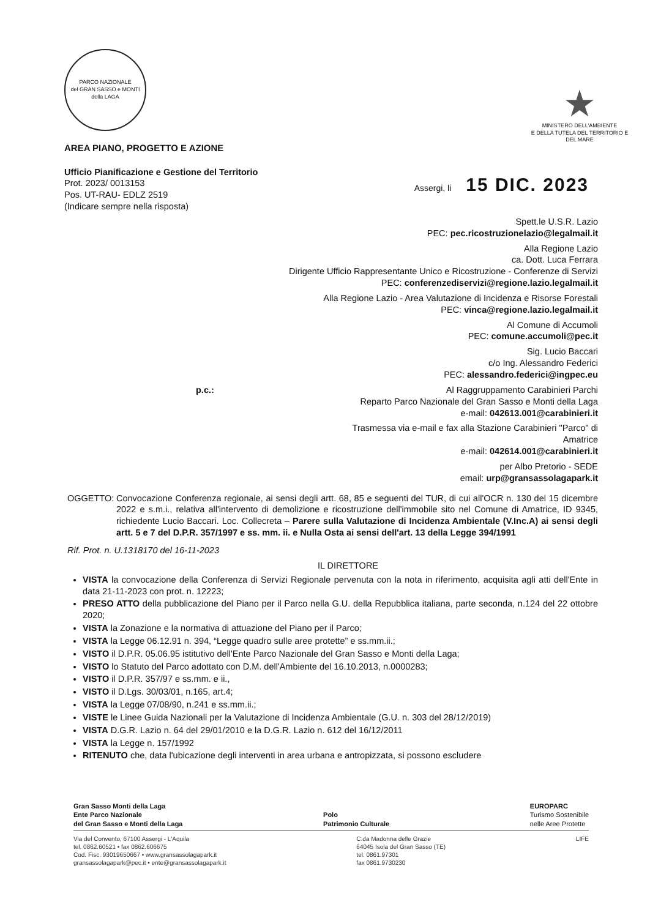PARCO NAZIONALE
del GRAN SASSO e MONTI della LAGA
★
MINISTERO DELL'AMBIENTE
E DELLA TUTELA DEL TERRITORIO E DEL MARE
AREA PIANO, PROGETTO E AZIONE
Ufficio Pianificazione e Gestione del Territorio
Prot. 2023/ 0013153
Pos. UT-RAU- EDLZ 2519
(Indicare sempre nella risposta)
Assergi, li 15 DIC. 2023
Spett.le U.S.R. Lazio
PEC: pec.ricostruzionelazio@legalmail.it
Alla Regione Lazio
ca. Dott. Luca Ferrara
Dirigente Ufficio Rappresentante Unico e Ricostruzione - Conferenze di Servizi
PEC: conferenzediservizi@regione.lazio.legalmail.it
Alla Regione Lazio - Area Valutazione di Incidenza e Risorse Forestali
PEC: vinca@regione.lazio.legalmail.it
Al Comune di Accumoli
PEC: comune.accumoli@pec.it
Sig. Lucio Baccari
c/o Ing. Alessandro Federici
PEC: alessandro.federici@ingpec.eu
p.c.: Al Raggruppamento Carabinieri Parchi
Reparto Parco Nazionale del Gran Sasso e Monti della Laga
e-mail: 042613.001@carabinieri.it
Trasmessa via e-mail e fax alla Stazione Carabinieri "Parco" di Amatrice
e-mail: 042614.001@carabinieri.it
per Albo Pretorio - SEDE
email: urp@gransassolagapark.it
OGGETTO: Convocazione Conferenza regionale, ai sensi degli artt. 68, 85 e seguenti del TUR, di cui all'OCR n. 130 del 15 dicembre 2022 e s.m.i., relativa all'intervento di demolizione e ricostruzione dell'immobile sito nel Comune di Amatrice, ID 9345, richiedente Lucio Baccari. Loc. Collecreta – Parere sulla Valutazione di Incidenza Ambientale (V.Inc.A) ai sensi degli artt. 5 e 7 del D.P.R. 357/1997 e ss. mm. ii. e Nulla Osta ai sensi dell'art. 13 della Legge 394/1991
Rif. Prot. n. U.1318170 del 16-11-2023
IL DIRETTORE
VISTA la convocazione della Conferenza di Servizi Regionale pervenuta con la nota in riferimento, acquisita agli atti dell'Ente in data 21-11-2023 con prot. n. 12223;
PRESO ATTO della pubblicazione del Piano per il Parco nella G.U. della Repubblica italiana, parte seconda, n.124 del 22 ottobre 2020;
VISTA la Zonazione e la normativa di attuazione del Piano per il Parco;
VISTA la Legge 06.12.91 n. 394, “Legge quadro sulle aree protette” e ss.mm.ii.;
VISTO il D.P.R. 05.06.95 istitutivo dell'Ente Parco Nazionale del Gran Sasso e Monti della Laga;
VISTO lo Statuto del Parco adottato con D.M. dell'Ambiente del 16.10.2013, n.0000283;
VISTO il D.P.R. 357/97 e ss.mm. e ii.,
VISTO il D.Lgs. 30/03/01, n.165, art.4;
VISTA la Legge 07/08/90, n.241 e ss.mm.ii.;
VISTE le Linee Guida Nazionali per la Valutazione di Incidenza Ambientale (G.U. n. 303 del 28/12/2019)
VISTA D.G.R. Lazio n. 64 del 29/01/2010 e la D.G.R. Lazio n. 612 del 16/12/2011
VISTA la Legge n. 157/1992
RITENUTO che, data l'ubicazione degli interventi in area urbana e antropizzata, si possono escludere
Gran Sasso Monti della Laga
Ente Parco Nazionale
del Gran Sasso e Monti della Laga
Polo
Patrimonio Culturale
EUROPARC
Turismo Sostenibile
nelle Aree Protette
Via del Convento, 67100 Assergi - L'Aquila
tel. 0862.60521 • fax 0862.606675
Cod. Fisc. 93019650667 • www.gransassolagapark.it
gransassolagapark@pec.it • ente@gransassolagapark.it
C.da Madonna delle Grazie
64045 Isola del Gran Sasso (TE)
tel. 0861.97301
fax 0861.9730230
LIFE